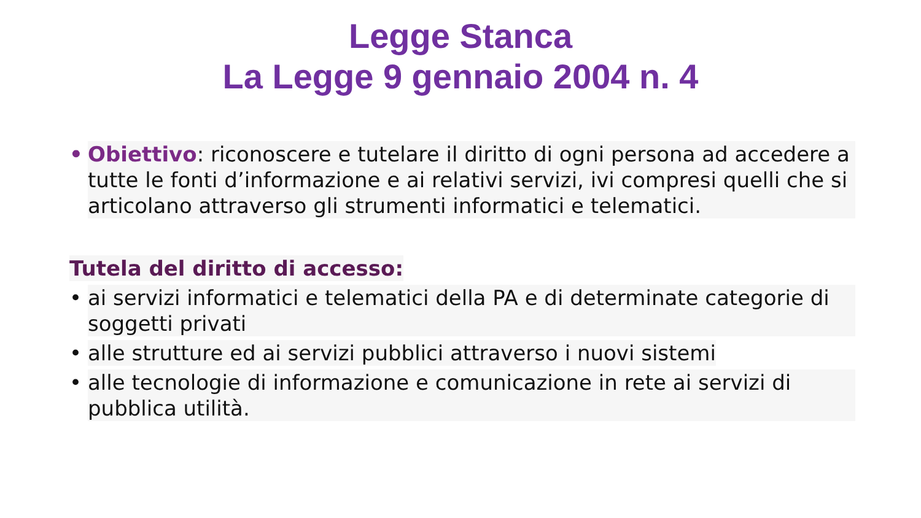Legge Stanca
La Legge 9 gennaio 2004 n. 4
• Obiettivo: riconoscere e tutelare il diritto di ogni persona ad accedere a tutte le fonti d’informazione e ai relativi servizi, ivi compresi quelli che si articolano attraverso gli strumenti informatici e telematici.
Tutela del diritto di accesso:
• ai servizi informatici e telematici della PA e di determinate categorie di soggetti privati
• alle strutture ed ai servizi pubblici attraverso i nuovi sistemi
• alle tecnologie di informazione e comunicazione in rete ai servizi di pubblica utilità.